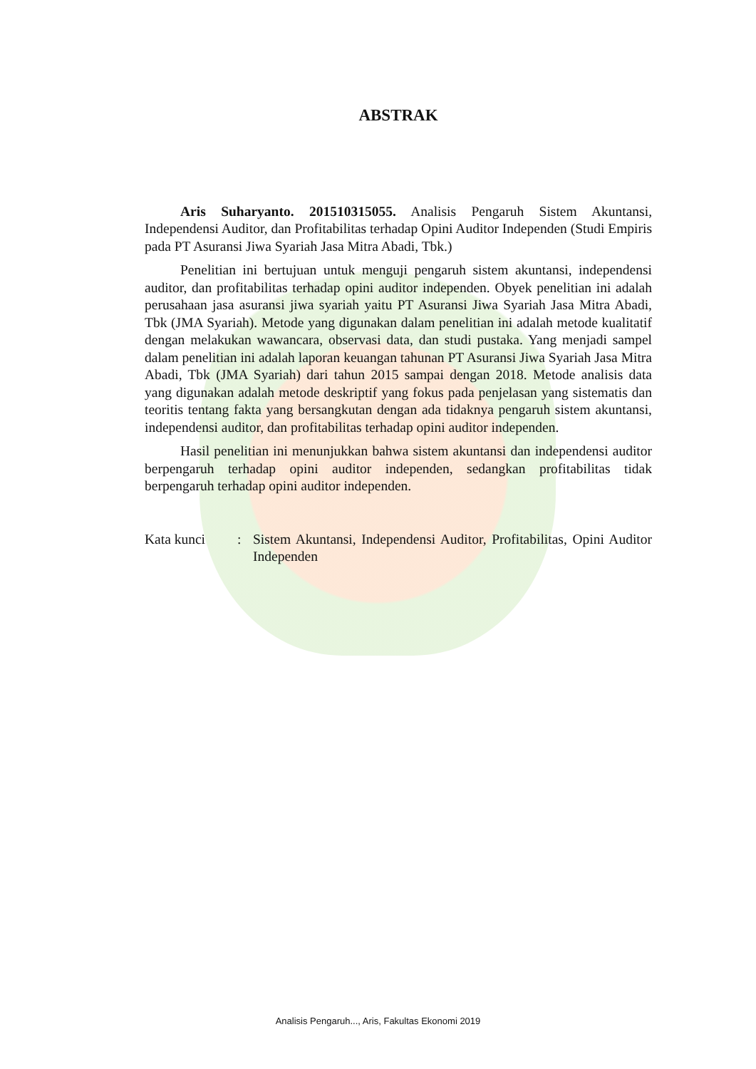ABSTRAK
Aris Suharyanto. 201510315055. Analisis Pengaruh Sistem Akuntansi, Independensi Auditor, dan Profitabilitas terhadap Opini Auditor Independen (Studi Empiris pada PT Asuransi Jiwa Syariah Jasa Mitra Abadi, Tbk.)
Penelitian ini bertujuan untuk menguji pengaruh sistem akuntansi, independensi auditor, dan profitabilitas terhadap opini auditor independen. Obyek penelitian ini adalah perusahaan jasa asuransi jiwa syariah yaitu PT Asuransi Jiwa Syariah Jasa Mitra Abadi, Tbk (JMA Syariah). Metode yang digunakan dalam penelitian ini adalah metode kualitatif dengan melakukan wawancara, observasi data, dan studi pustaka. Yang menjadi sampel dalam penelitian ini adalah laporan keuangan tahunan PT Asuransi Jiwa Syariah Jasa Mitra Abadi, Tbk (JMA Syariah) dari tahun 2015 sampai dengan 2018. Metode analisis data yang digunakan adalah metode deskriptif yang fokus pada penjelasan yang sistematis dan teoritis tentang fakta yang bersangkutan dengan ada tidaknya pengaruh sistem akuntansi, independensi auditor, dan profitabilitas terhadap opini auditor independen.
Hasil penelitian ini menunjukkan bahwa sistem akuntansi dan independensi auditor berpengaruh terhadap opini auditor independen, sedangkan profitabilitas tidak berpengaruh terhadap opini auditor independen.
Kata kunci : Sistem Akuntansi, Independensi Auditor, Profitabilitas, Opini Auditor Independen
Analisis Pengaruh..., Aris, Fakultas Ekonomi 2019